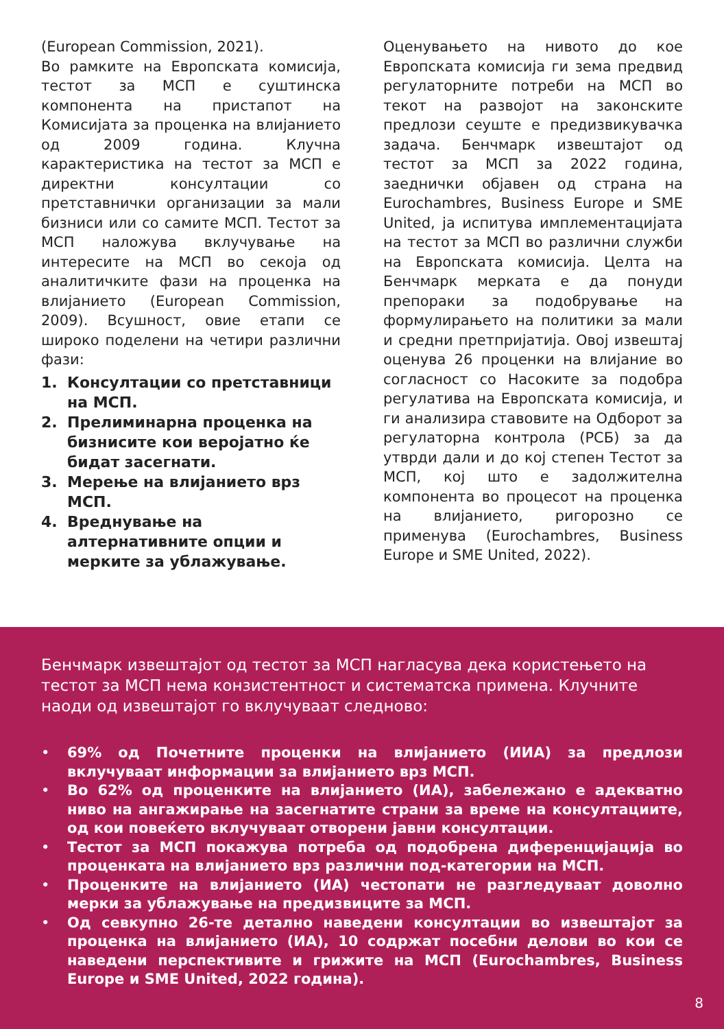(European Commission, 2021).
Во рамките на Европската комисија, тестот за МСП е суштинска компонента на пристапот на Комисијата за проценка на влијанието од 2009 година. Клучна карактеристика на тестот за МСП е директни консултации со претставнички организации за мали бизниси или со самите МСП. Тестот за МСП наложува вклучување на интересите на МСП во секоја од аналитичките фази на проценка на влијанието (European Commission, 2009). Всушност, овие етапи се широко поделени на четири различни фази:
1. Консултации со претставници на МСП.
2. Прелиминарна проценка на бизнисите кои веројатно ќе бидат засегнати.
3. Мерење на влијанието врз МСП.
4. Вреднување на алтернативните опции и мерките за ублажување.
Оценувањето на нивото до кое Европската комисија ги зема предвид регулаторните потреби на МСП во текот на развојот на законските предлози сеуште е предизвикувачка задача. Бенчмарк извештајот од тестот за МСП за 2022 година, заеднички објавен од страна на Eurochambres, Business Europe и SME United, ја испитува имплементацијата на тестот за МСП во различни служби на Европската комисија. Целта на Бенчмарк мерката е да понуди препораки за подобрување на формулирањето на политики за мали и средни претпријатија. Овој извештај оценува 26 проценки на влијание во согласност со Насоките за подобра регулатива на Европската комисија, и ги анализира ставовите на Одборот за регулаторна контрола (РСБ) за да утврди дали и до кој степен Тестот за МСП, кој што е задолжителна компонента во процесот на проценка на влијанието, ригорозно се применува (Eurochambres, Business Europe и SME United, 2022).
Бенчмарк извештајот од тестот за МСП нагласува дека користењето на тестот за МСП нема конзистентност и систематска примена. Клучните наоди од извештајот го вклучуваат следново:
• 69% од Почетните проценки на влијанието (ИИА) за предлози вклучуваат информации за влијанието врз МСП.
• Во 62% од проценките на влијанието (ИА), забележано е адекватно ниво на ангажирање на засегнатите страни за време на консултациите, од кои повеќето вклучуваат отворени јавни консултации.
• Тестот за МСП покажува потреба од подобрена диференцијација во проценката на влијанието врз различни под-категории на МСП.
• Проценките на влијанието (ИА) честопати не разгледуваат доволно мерки за ублажување на предизвиците за МСП.
• Од севкупно 26-те детално наведени консултации во извештајот за проценка на влијанието (ИА), 10 содржат посебни делови во кои се наведени перспективите и грижите на МСП (Eurochambres, Business Europe и SME United, 2022 година).
8